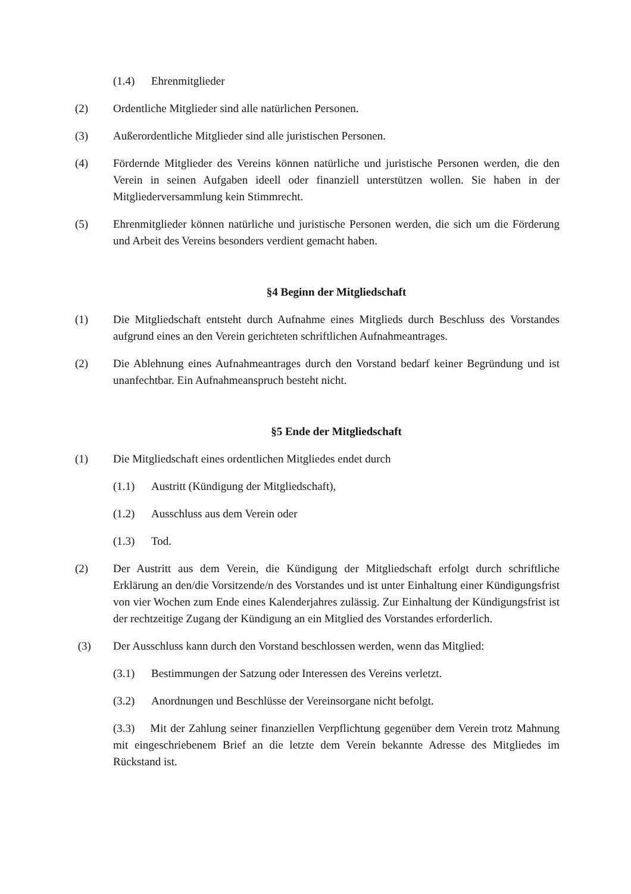(1.4) Ehrenmitglieder
(2) Ordentliche Mitglieder sind alle natürlichen Personen.
(3) Außerordentliche Mitglieder sind alle juristischen Personen.
(4) Fördernde Mitglieder des Vereins können natürliche und juristische Personen werden, die den Verein in seinen Aufgaben ideell oder finanziell unterstützen wollen. Sie haben in der Mitgliederversammlung kein Stimmrecht.
(5) Ehrenmitglieder können natürliche und juristische Personen werden, die sich um die Förderung und Arbeit des Vereins besonders verdient gemacht haben.
§4 Beginn der Mitgliedschaft
(1) Die Mitgliedschaft entsteht durch Aufnahme eines Mitglieds durch Beschluss des Vorstandes aufgrund eines an den Verein gerichteten schriftlichen Aufnahmeantrages.
(2) Die Ablehnung eines Aufnahmeantrages durch den Vorstand bedarf keiner Begründung und ist unanfechtbar. Ein Aufnahmeanspruch besteht nicht.
§5 Ende der Mitgliedschaft
(1) Die Mitgliedschaft eines ordentlichen Mitgliedes endet durch
(1.1) Austritt (Kündigung der Mitgliedschaft),
(1.2) Ausschluss aus dem Verein oder
(1.3) Tod.
(2) Der Austritt aus dem Verein, die Kündigung der Mitgliedschaft erfolgt durch schriftliche Erklärung an den/die Vorsitzende/n des Vorstandes und ist unter Einhaltung einer Kündigungsfrist von vier Wochen zum Ende eines Kalenderjahres zulässig. Zur Einhaltung der Kündigungsfrist ist der rechtzeitige Zugang der Kündigung an ein Mitglied des Vorstandes erforderlich.
(3) Der Ausschluss kann durch den Vorstand beschlossen werden, wenn das Mitglied:
(3.1) Bestimmungen der Satzung oder Interessen des Vereins verletzt.
(3.2) Anordnungen und Beschlüsse der Vereinsorgane nicht befolgt.
(3.3) Mit der Zahlung seiner finanziellen Verpflichtung gegenüber dem Verein trotz Mahnung mit eingeschriebenem Brief an die letzte dem Verein bekannte Adresse des Mitgliedes im Rückstand ist.